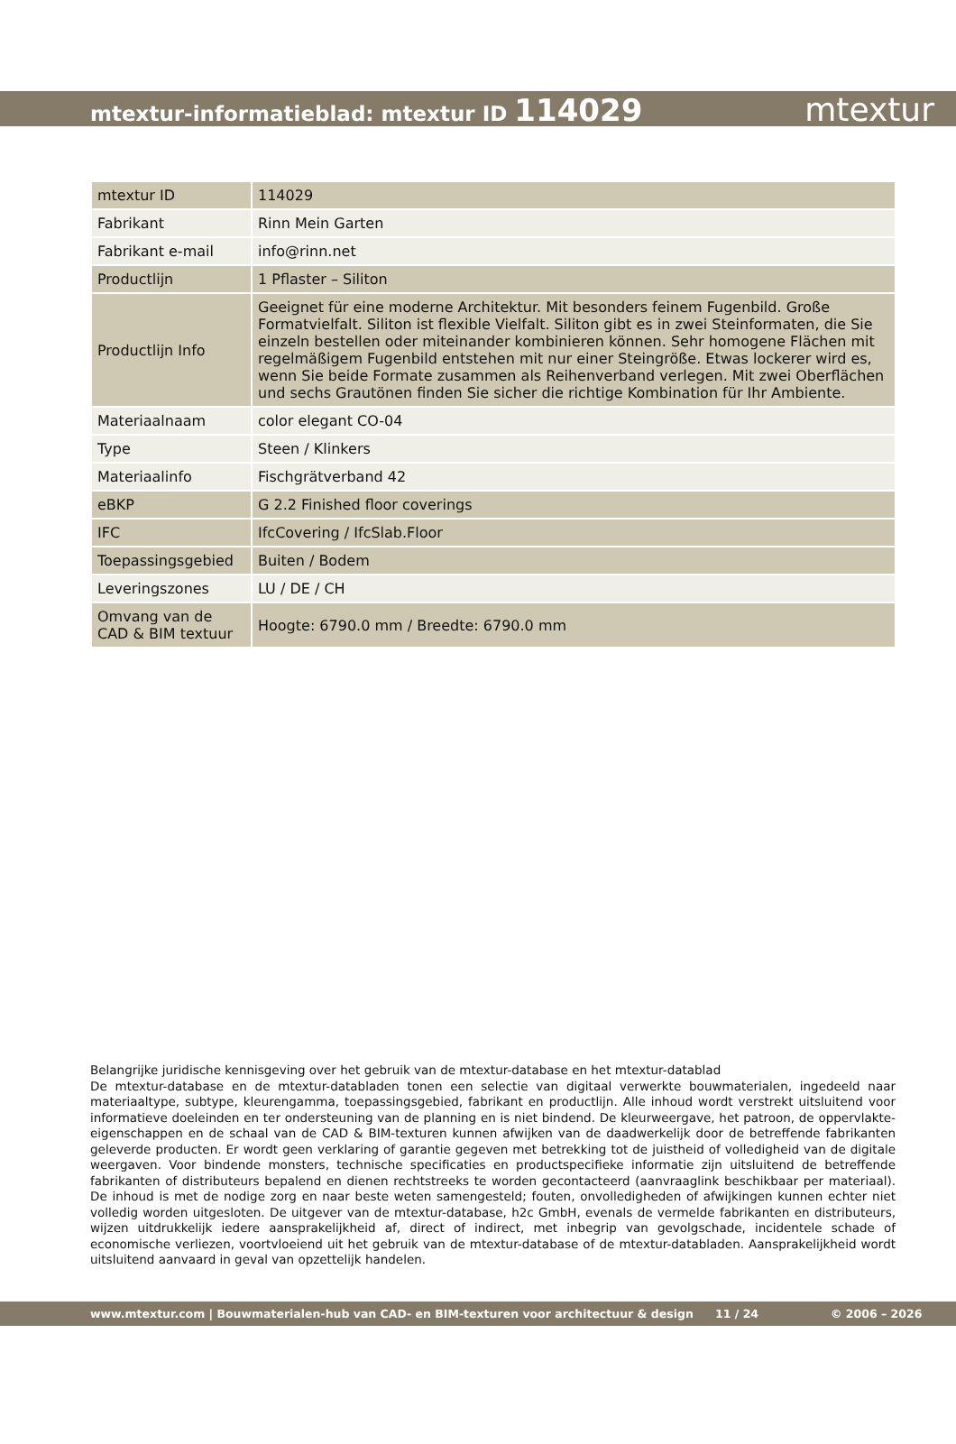mtextur-informatieblad: mtextur ID 114029
mtextur
| mtextur ID | 114029 |
| Fabrikant | Rinn Mein Garten |
| Fabrikant e-mail | info@rinn.net |
| Productlijn | 1 Pflaster – Siliton |
| Productlijn Info | Geeignet für eine moderne Architektur. Mit besonders feinem Fugenbild. Große Formatvielfalt. Siliton ist flexible Vielfalt. Siliton gibt es in zwei Steinformaten, die Sie einzeln bestellen oder miteinander kombinieren können. Sehr homogene Flächen mit regelmäßigem Fugenbild entstehen mit nur einer Steingröße. Etwas lockerer wird es, wenn Sie beide Formate zusammen als Reihenverband verlegen. Mit zwei Oberflächen und sechs Grautönen finden Sie sicher die richtige Kombination für Ihr Ambiente. |
| Materiaalnaam | color elegant CO-04 |
| Type | Steen / Klinkers |
| Materiaalinfo | Fischgrätverband 42 |
| eBKP | G 2.2 Finished floor coverings |
| IFC | IfcCovering / IfcSlab.Floor |
| Toepassingsgebied | Buiten / Bodem |
| Leveringszones | LU / DE / CH |
| Omvang van de CAD & BIM textuur | Hoogte: 6790.0 mm / Breedte: 6790.0 mm |
Belangrijke juridische kennisgeving over het gebruik van de mtextur-database en het mtextur-datablad
De mtextur-database en de mtextur-databladen tonen een selectie van digitaal verwerkte bouwmaterialen, ingedeeld naar materiaaltype, subtype, kleurengamma, toepassingsgebied, fabrikant en productlijn. Alle inhoud wordt verstrekt uitsluitend voor informatieve doeleinden en ter ondersteuning van de planning en is niet bindend. De kleurweergave, het patroon, de oppervlakte-eigenschappen en de schaal van de CAD & BIM-texturen kunnen afwijken van de daadwerkelijk door de betreffende fabrikanten geleverde producten. Er wordt geen verklaring of garantie gegeven met betrekking tot de juistheid of volledigheid van de digitale weergaven. Voor bindende monsters, technische specificaties en productspecifieke informatie zijn uitsluitend de betreffende fabrikanten of distributeurs bepalend en dienen rechtstreeks te worden gecontacteerd (aanvraaglink beschikbaar per materiaal). De inhoud is met de nodige zorg en naar beste weten samengesteld; fouten, onvolledigheden of afwijkingen kunnen echter niet volledig worden uitgesloten. De uitgever van de mtextur-database, h2c GmbH, evenals de vermelde fabrikanten en distributeurs, wijzen uitdrukkelijk iedere aansprakelijkheid af, direct of indirect, met inbegrip van gevolgschade, incidentele schade of economische verliezen, voortvloeiend uit het gebruik van de mtextur-database of de mtextur-databladen. Aansprakelijkheid wordt uitsluitend aanvaard in geval van opzettelijk handelen.
www.mtextur.com | Bouwmaterialen-hub van CAD- en BIM-texturen voor architectuur & design 11 / 24 © 2006 – 2026